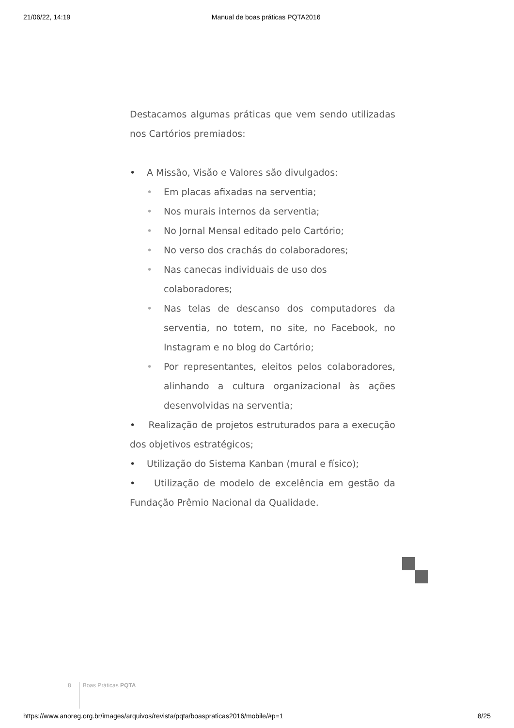21/06/22, 14:19 Manual de boas práticas PQTA2016
Destacamos algumas práticas que vem sendo utilizadas nos Cartórios premiados:
• A Missão, Visão e Valores são divulgados:
• Em placas afixadas na serventia;
• Nos murais internos da serventia;
• No Jornal Mensal editado pelo Cartório;
• No verso dos crachás do colaboradores;
• Nas canecas individuais de uso dos colaboradores;
• Nas telas de descanso dos computadores da serventia, no totem, no site, no Facebook, no Instagram e no blog do Cartório;
• Por representantes, eleitos pelos colaboradores, alinhando a cultura organizacional às ações desenvolvidas na serventia;
• Realização de projetos estruturados para a execução dos objetivos estratégicos;
• Utilização do Sistema Kanban (mural e físico);
• Utilização de modelo de excelência em gestão da Fundação Prêmio Nacional da Qualidade.
8 Boas Práticas PQTA
https://www.anoreg.org.br/images/arquivos/revista/pqta/boaspraticas2016/mobile/#p=1 8/25